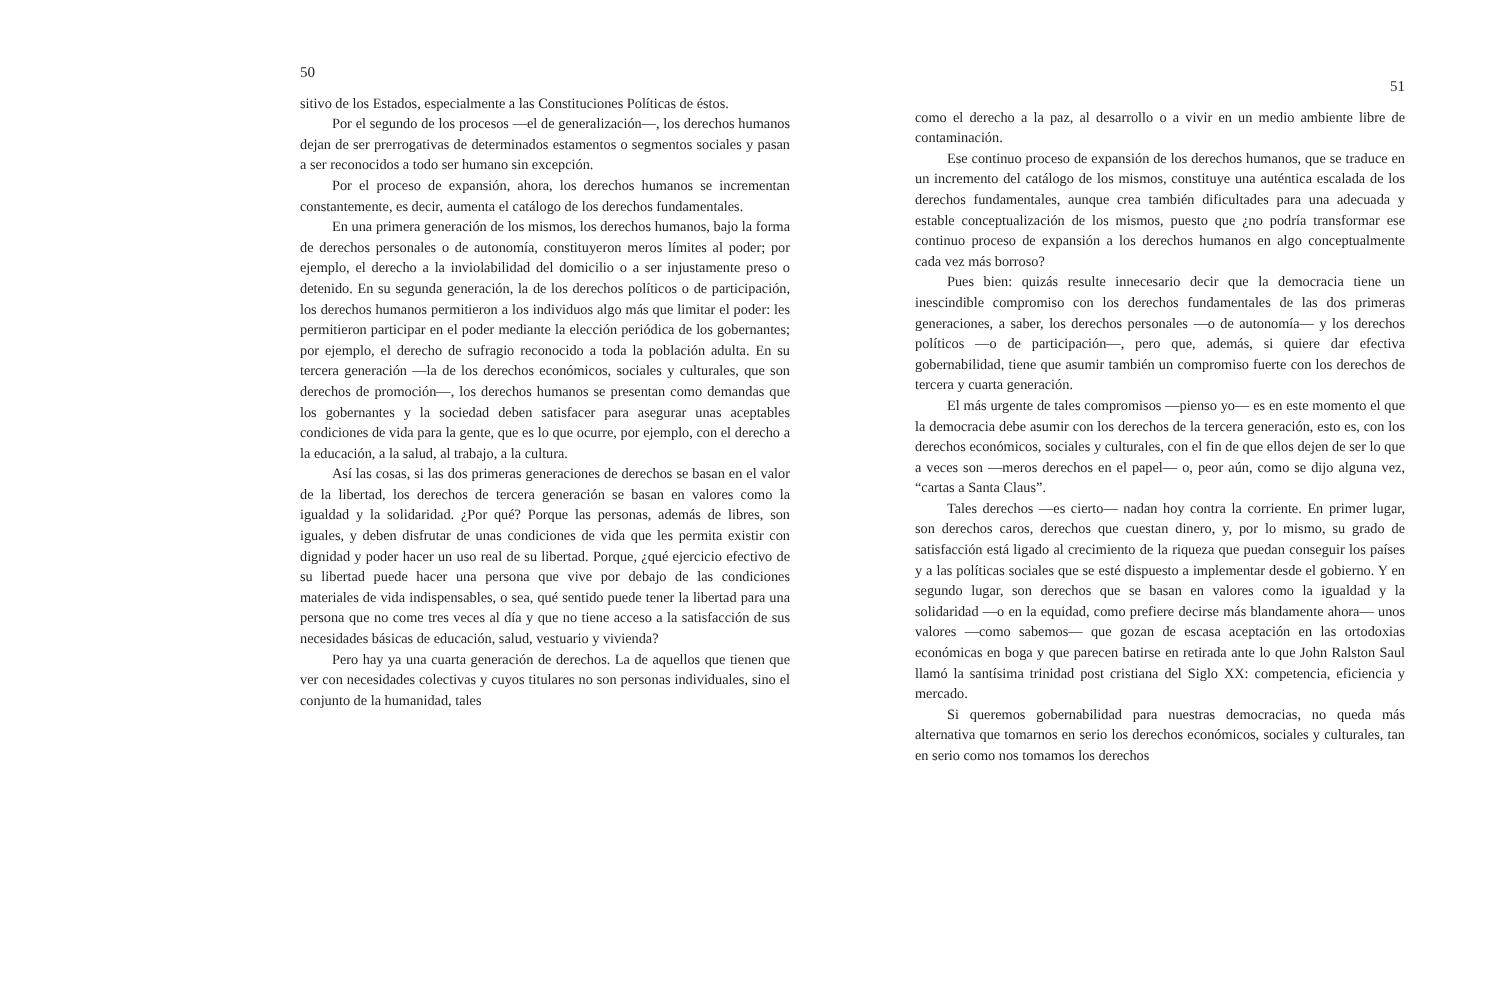50
sitivo de los Estados, especialmente a las Constituciones Políticas de éstos.
Por el segundo de los procesos —el de generalización—, los derechos humanos dejan de ser prerrogativas de determinados estamentos o segmentos sociales y pasan a ser reconocidos a todo ser humano sin excepción.
Por el proceso de expansión, ahora, los derechos humanos se incrementan constantemente, es decir, aumenta el catálogo de los derechos fundamentales.
En una primera generación de los mismos, los derechos humanos, bajo la forma de derechos personales o de autonomía, constituyeron meros límites al poder; por ejemplo, el derecho a la inviolabilidad del domicilio o a ser injustamente preso o detenido. En su segunda generación, la de los derechos políticos o de participación, los derechos humanos permitieron a los individuos algo más que limitar el poder: les permitieron participar en el poder mediante la elección periódica de los gobernantes; por ejemplo, el derecho de sufragio reconocido a toda la población adulta. En su tercera generación —la de los derechos económicos, sociales y culturales, que son derechos de promoción—, los derechos humanos se presentan como demandas que los gobernantes y la sociedad deben satisfacer para asegurar unas aceptables condiciones de vida para la gente, que es lo que ocurre, por ejemplo, con el derecho a la educación, a la salud, al trabajo, a la cultura.
Así las cosas, si las dos primeras generaciones de derechos se basan en el valor de la libertad, los derechos de tercera generación se basan en valores como la igualdad y la solidaridad. ¿Por qué? Porque las personas, además de libres, son iguales, y deben disfrutar de unas condiciones de vida que les permita existir con dignidad y poder hacer un uso real de su libertad. Porque, ¿qué ejercicio efectivo de su libertad puede hacer una persona que vive por debajo de las condiciones materiales de vida indispensables, o sea, qué sentido puede tener la libertad para una persona que no come tres veces al día y que no tiene acceso a la satisfacción de sus necesidades básicas de educación, salud, vestuario y vivienda?
Pero hay ya una cuarta generación de derechos. La de aquellos que tienen que ver con necesidades colectivas y cuyos titulares no son personas individuales, sino el conjunto de la humanidad, tales
51
como el derecho a la paz, al desarrollo o a vivir en un medio ambiente libre de contaminación.
Ese continuo proceso de expansión de los derechos humanos, que se traduce en un incremento del catálogo de los mismos, constituye una auténtica escalada de los derechos fundamentales, aunque crea también dificultades para una adecuada y estable conceptualización de los mismos, puesto que ¿no podría transformar ese continuo proceso de expansión a los derechos humanos en algo conceptualmente cada vez más borroso?
Pues bien: quizás resulte innecesario decir que la democracia tiene un inescindible compromiso con los derechos fundamentales de las dos primeras generaciones, a saber, los derechos personales —o de autonomía— y los derechos políticos —o de participación—, pero que, además, si quiere dar efectiva gobernabilidad, tiene que asumir también un compromiso fuerte con los derechos de tercera y cuarta generación.
El más urgente de tales compromisos —pienso yo— es en este momento el que la democracia debe asumir con los derechos de la tercera generación, esto es, con los derechos económicos, sociales y culturales, con el fin de que ellos dejen de ser lo que a veces son —meros derechos en el papel— o, peor aún, como se dijo alguna vez, “cartas a Santa Claus”.
Tales derechos —es cierto— nadan hoy contra la corriente. En primer lugar, son derechos caros, derechos que cuestan dinero, y, por lo mismo, su grado de satisfacción está ligado al crecimiento de la riqueza que puedan conseguir los países y a las políticas sociales que se esté dispuesto a implementar desde el gobierno. Y en segundo lugar, son derechos que se basan en valores como la igualdad y la solidaridad —o en la equidad, como prefiere decirse más blandamente ahora— unos valores —como sabemos— que gozan de escasa aceptación en las ortodoxias económicas en boga y que parecen batirse en retirada ante lo que John Ralston Saul llamó la santísima trinidad post cristiana del Siglo XX: competencia, eficiencia y mercado.
Si queremos gobernabilidad para nuestras democracias, no queda más alternativa que tomarnos en serio los derechos económicos, sociales y culturales, tan en serio como nos tomamos los derechos